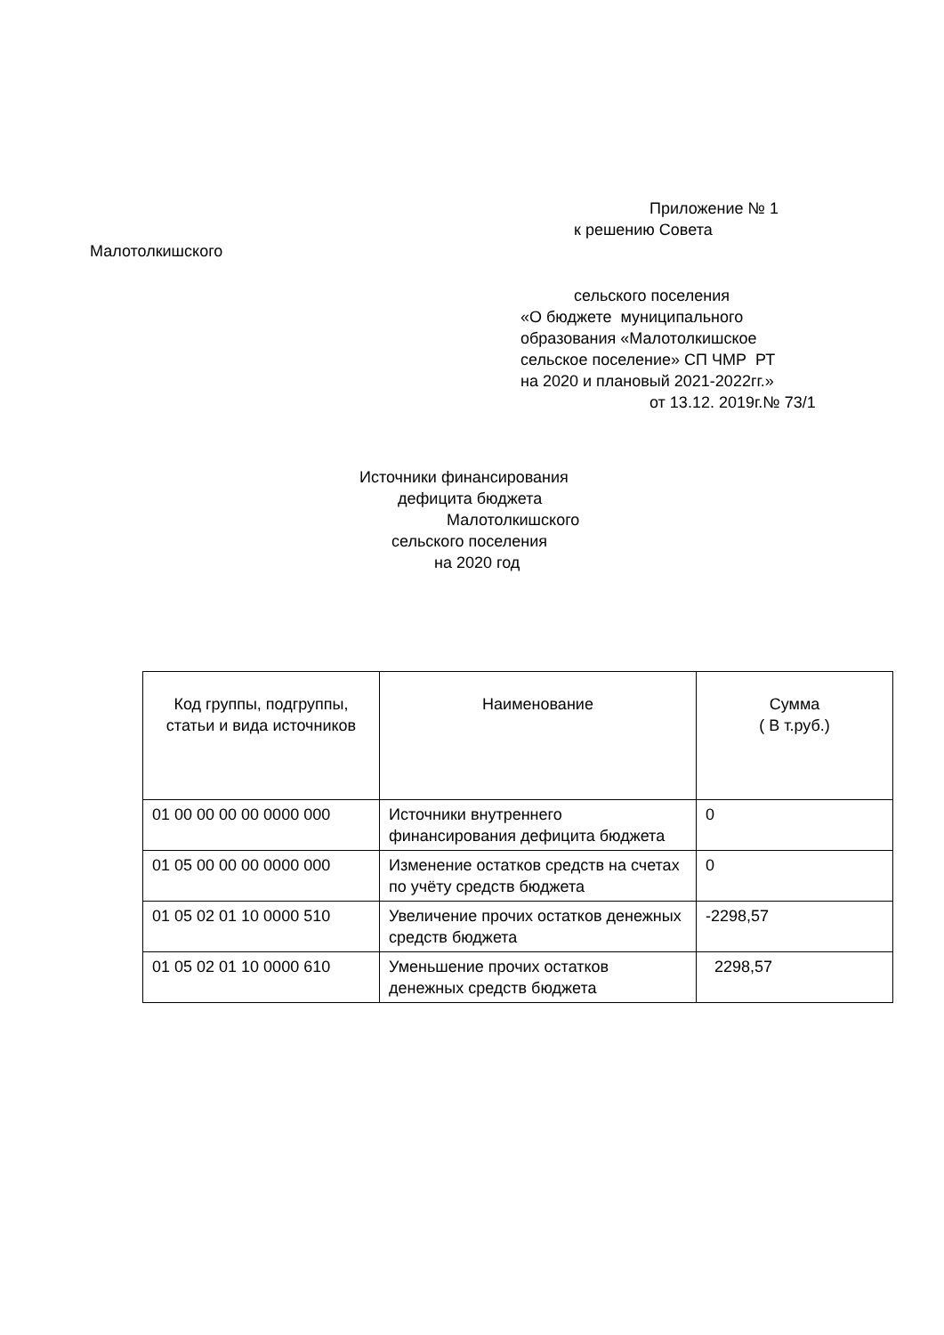Приложение № 1
к решению Совета
Малотолкишского
сельского поселения
«О бюджете муниципального образования «Малотолкишское сельское поселение» СП ЧМР РТ на 2020 и плановый 2021-2022гг.»
от 13.12. 2019г.№ 73/1
Источники финансирования
дефицита бюджета
Малотолкишского
сельского поселения
на 2020 год
| Код группы, подгруппы, статьи и вида источников | Наименование | Сумма ( В т.руб.) |
| --- | --- | --- |
| 01 00 00 00 00 0000 000 | Источники внутреннего финансирования дефицита бюджета | 0 |
| 01 05 00 00 00 0000 000 | Изменение остатков средств на счетах по учёту средств бюджета | 0 |
| 01 05 02 01 10 0000 510 | Увеличение прочих остатков денежных средств бюджета | -2298,57 |
| 01 05 02 01 10 0000 610 | Уменьшение прочих остатков денежных средств бюджета | 2298,57 |